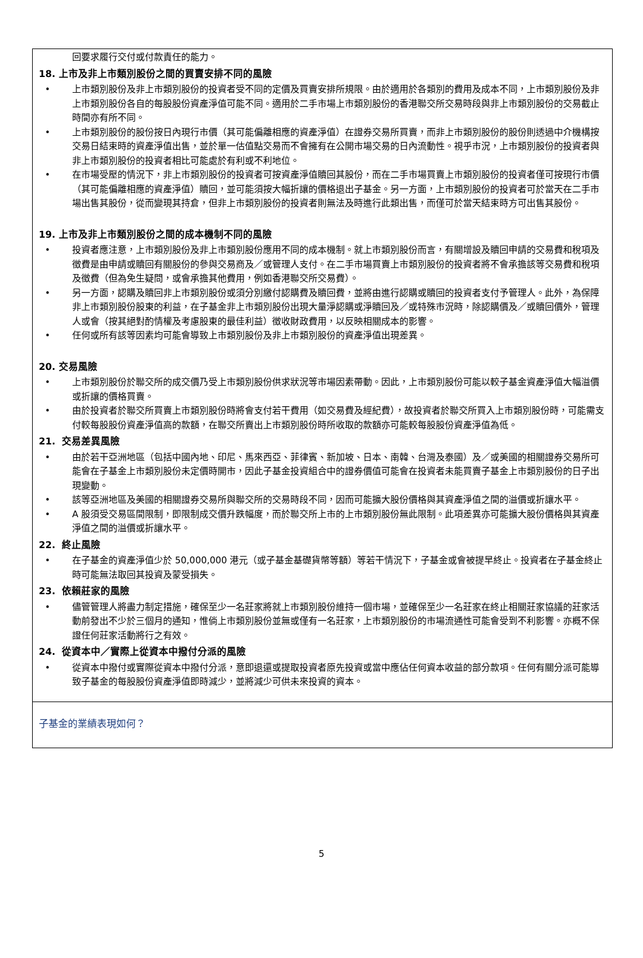回要求履行交付或付款責任的能力。
18. 上市及非上市類別股份之間的買賣安排不同的風險
• 上市類別股份及非上市類別股份的投資者受不同的定價及買賣安排所規限。由於適用於各類別的費用及成本不同，上市類別股份及非上市類別股份各自的每股股份資產淨值可能不同。適用於二手市場上市類別股份的香港聯交所交易時段與非上市類別股份的交易截止時間亦有所不同。
• 上市類別股份的股份按日內現行市價（其可能偏離相應的資產淨值）在證券交易所買賣，而非上市類別股份的股份則透過中介機構按交易日結束時的資產淨值出售，並於單一估值點交易而不會擁有在公開市場交易的日內流動性。視乎市況，上市類別股份的投資者與非上市類別股份的投資者相比可能處於有利或不利地位。
• 在市場受壓的情況下，非上市類別股份的投資者可按資產淨值贖回其股份，而在二手市場買賣上市類別股份的投資者僅可按現行市價（其可能偏離相應的資產淨值）贖回，並可能須按大幅折讓的價格退出子基金。另一方面，上市類別股份的投資者可於當天在二手市場出售其股份，從而變現其持倉，但非上市類別股份的投資者則無法及時進行此類出售，而僅可於當天結束時方可出售其股份。
19. 上市及非上市類別股份之間的成本機制不同的風險
• 投資者應注意，上市類別股份及非上市類別股份應用不同的成本機制。就上市類別股份而言，有關增設及贖回申請的交易費和稅項及徵費是由申請或贖回有關股份的參與交易商及／或管理人支付。在二手市場買賣上市類別股份的投資者將不會承擔該等交易費和稅項及徵費（但為免生疑問，或會承擔其他費用，例如香港聯交所交易費）。
• 另一方面，認購及贖回非上市類別股份或須分別繳付認購費及贖回費，並將由進行認購或贖回的投資者支付予管理人。此外，為保障非上市類別股份股東的利益，在子基金非上市類別股份出現大量淨認購或淨贖回及／或特殊市況時，除認購價及／或贖回價外，管理人或會（按其絕對酌情權及考慮股東的最佳利益）徵收財政費用，以反映相關成本的影響。
• 任何或所有該等因素均可能會導致上市類別股份及非上市類別股份的資產淨值出現差異。
20. 交易風險
• 上市類別股份於聯交所的成交價乃受上市類別股份供求狀況等市場因素帶動。因此，上市類別股份可能以較子基金資產淨值大幅溢價或折讓的價格買賣。
• 由於投資者於聯交所買賣上市類別股份時將會支付若干費用（如交易費及經紀費），故投資者於聯交所買入上市類別股份時，可能需支付較每股股份資產淨值高的款額，在聯交所賣出上市類別股份時所收取的款額亦可能較每股股份資產淨值為低。
21. 交易差異風險
• 由於若干亞洲地區（包括中國內地、印尼、馬來西亞、菲律賓、新加坡、日本、南韓、台灣及泰國）及／或美國的相關證券交易所可能會在子基金上市類別股份未定價時開市，因此子基金投資組合中的證券價值可能會在投資者未能買賣子基金上市類別股份的日子出現變動。
• 該等亞洲地區及美國的相關證券交易所與聯交所的交易時段不同，因而可能擴大股份價格與其資產淨值之間的溢價或折讓水平。
• A 股須受交易區間限制，即限制成交價升跌幅度，而於聯交所上市的上市類別股份無此限制。此項差異亦可能擴大股份價格與其資產淨值之間的溢價或折讓水平。
22. 終止風險
• 在子基金的資產淨值少於 50,000,000 港元（或子基金基礎貨幣等額）等若干情況下，子基金或會被提早終止。投資者在子基金終止時可能無法取回其投資及蒙受損失。
23. 依賴莊家的風險
• 儘管管理人將盡力制定措施，確保至少一名莊家將就上市類別股份維持一個市場，並確保至少一名莊家在終止相關莊家協議的莊家活動前發出不少於三個月的通知，惟倘上市類別股份並無或僅有一名莊家，上市類別股份的市場流通性可能會受到不利影響。亦概不保證任何莊家活動將行之有效。
24. 從資本中／實際上從資本中撥付分派的風險
• 從資本中撥付或實際從資本中撥付分派，意即退還或提取投資者原先投資或當中應佔任何資本收益的部分款項。任何有關分派可能導致子基金的每股股份資產淨值即時減少，並將減少可供未來投資的資本。
子基金的業績表現如何？
5